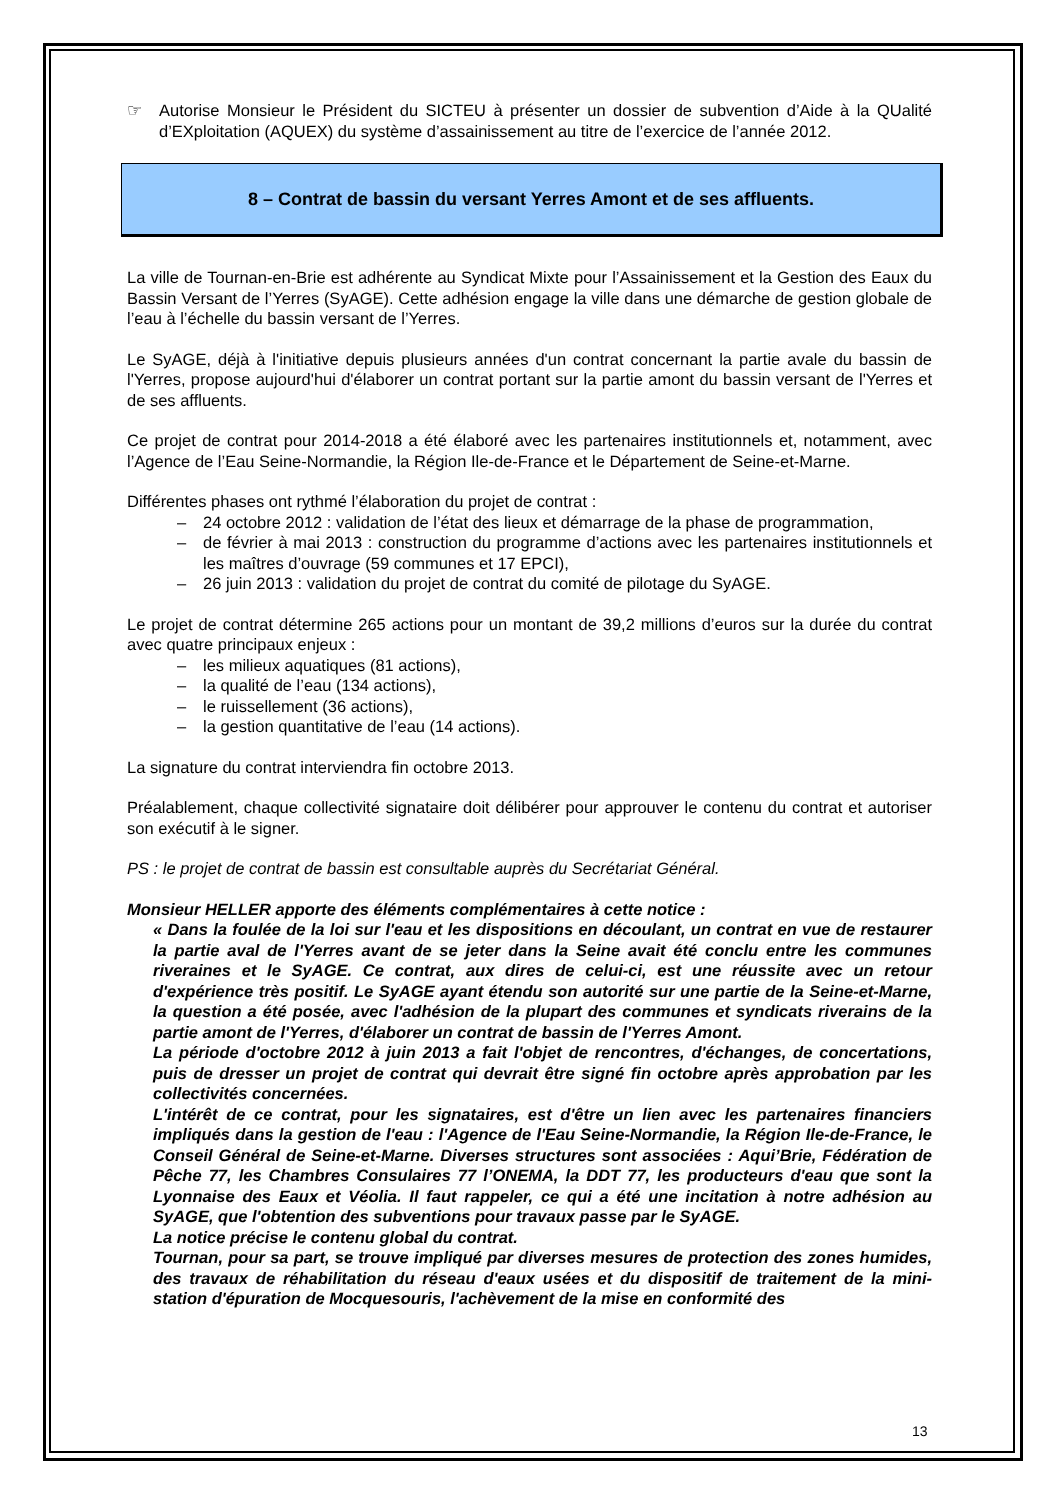☞ Autorise Monsieur le Président du SICTEU à présenter un dossier de subvention d’Aide à la QUalité d’EXploitation (AQUEX) du système d’assainissement au titre de l’exercice de l’année 2012.
8 – Contrat de bassin du versant Yerres Amont et de ses affluents.
La ville de Tournan-en-Brie est adhérente au Syndicat Mixte pour l’Assainissement et la Gestion des Eaux du Bassin Versant de l’Yerres (SyAGE). Cette adhésion engage la ville dans une démarche de gestion globale de l’eau à l’échelle du bassin versant de l’Yerres.
Le SyAGE, déjà à l'initiative depuis plusieurs années d'un contrat concernant la partie avale du bassin de l'Yerres, propose aujourd'hui d'élaborer un contrat portant sur la partie amont du bassin versant de l'Yerres et de ses affluents.
Ce projet de contrat pour 2014-2018 a été élaboré avec les partenaires institutionnels et, notamment, avec l’Agence de l’Eau Seine-Normandie, la Région Ile-de-France et le Département de Seine-et-Marne.
Différentes phases ont rythmé l’élaboration du projet de contrat :
– 24 octobre 2012 : validation de l’état des lieux et démarrage de la phase de programmation,
– de février à mai 2013 : construction du programme d’actions avec les partenaires institutionnels et les maîtres d’ouvrage (59 communes et 17 EPCI),
– 26 juin 2013 : validation du projet de contrat du comité de pilotage du SyAGE.
Le projet de contrat détermine 265 actions pour un montant de 39,2 millions d’euros sur la durée du contrat avec quatre principaux enjeux :
– les milieux aquatiques (81 actions),
– la qualité de l’eau (134 actions),
– le ruissellement (36 actions),
– la gestion quantitative de l’eau (14 actions).
La signature du contrat interviendra fin octobre 2013.
Préalablement, chaque collectivité signataire doit délibérer pour approuver le contenu du contrat et autoriser son exécutif à le signer.
PS : le projet de contrat de bassin est consultable auprès du Secrétariat Général.
Monsieur HELLER apporte des éléments complémentaires à cette notice :
« Dans la foulée de la loi sur l'eau et les dispositions en découlant, un contrat en vue de restaurer la partie aval de l'Yerres avant de se jeter dans la Seine avait été conclu entre les communes riveraines et le SyAGE. Ce contrat, aux dires de celui-ci, est une réussite avec un retour d'expérience très positif. Le SyAGE ayant étendu son autorité sur une partie de la Seine-et-Marne, la question a été posée, avec l'adhésion de la plupart des communes et syndicats riverains de la partie amont de l'Yerres, d'élaborer un contrat de bassin de l'Yerres Amont.
La période d'octobre 2012 à juin 2013 a fait l'objet de rencontres, d'échanges, de concertations, puis de dresser un projet de contrat qui devrait être signé fin octobre après approbation par les collectivités concernées.
L'intérêt de ce contrat, pour les signataires, est d'être un lien avec les partenaires financiers impliqués dans la gestion de l'eau : l'Agence de l'Eau Seine-Normandie, la Région Ile-de-France, le Conseil Général de Seine-et-Marne. Diverses structures sont associées : Aqui’Brie, Fédération de Pêche 77, les Chambres Consulaires 77 l’ONEMA, la DDT 77, les producteurs d'eau que sont la Lyonnaise des Eaux et Véolia. Il faut rappeler, ce qui a été une incitation à notre adhésion au SyAGE, que l'obtention des subventions pour travaux passe par le SyAGE.
La notice précise le contenu global du contrat.
Tournan, pour sa part, se trouve impliqué par diverses mesures de protection des zones humides, des travaux de réhabilitation du réseau d'eaux usées et du dispositif de traitement de la mini-station d'épuration de Mocquesouris, l'achèvement de la mise en conformité des
13